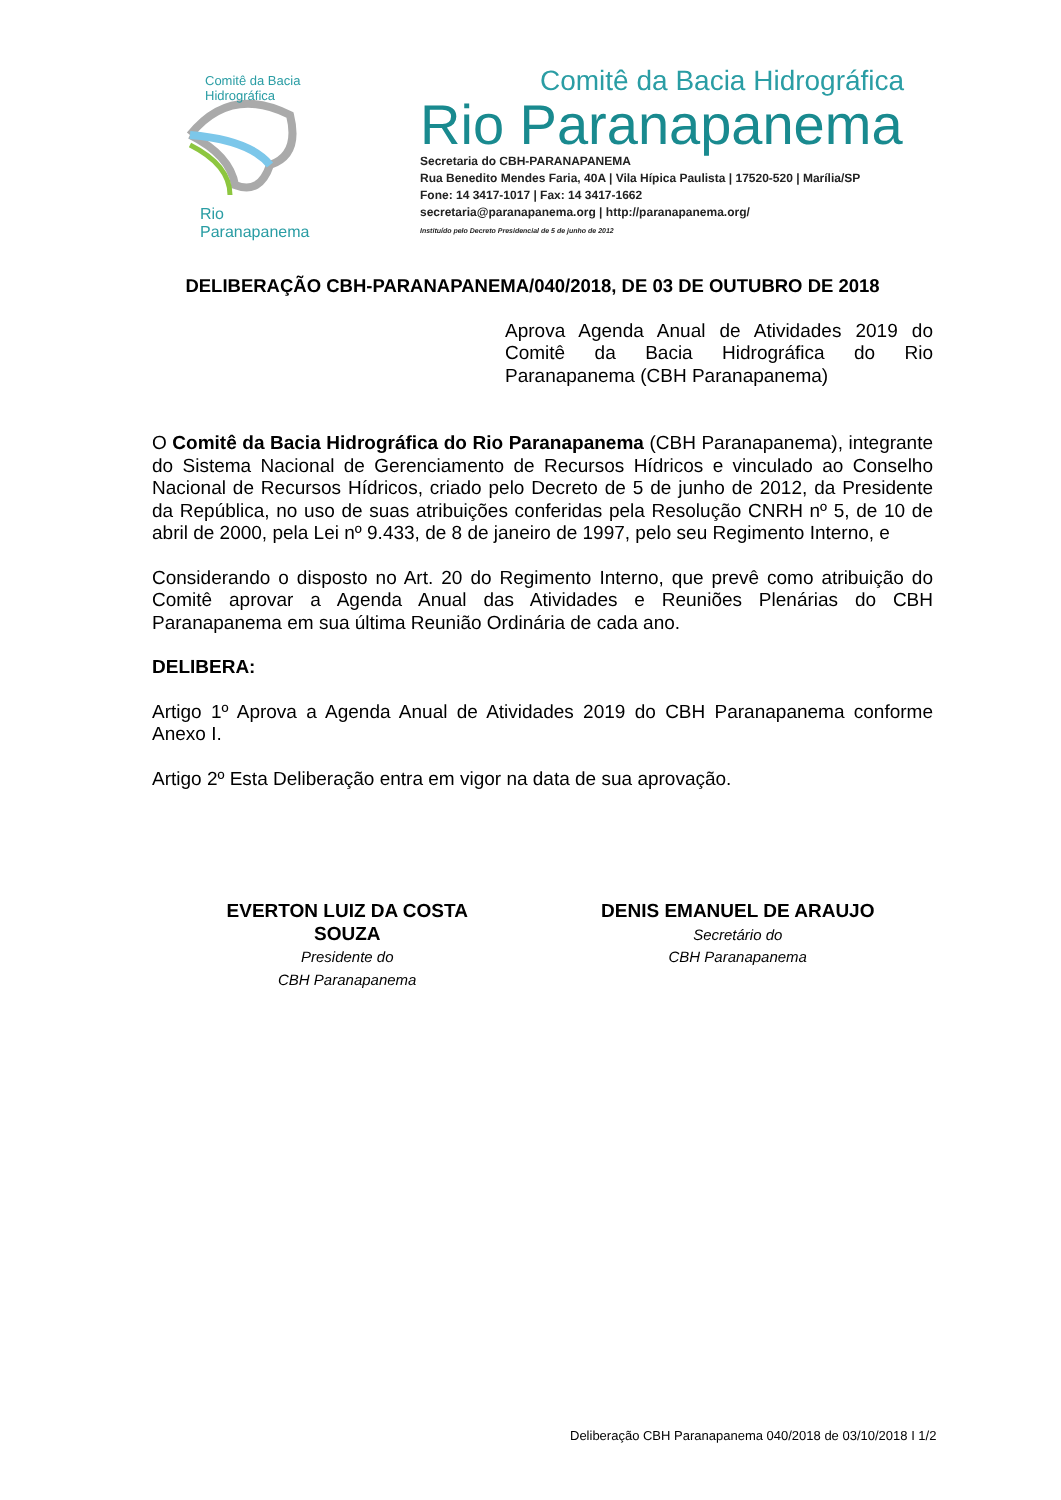Comitê da Bacia Hidrográfica
Rio Paranapanema
Comitê da Bacia Hidrográfica
Rio Paranapanema
Secretaria do CBH-PARANAPANEMA
Rua Benedito Mendes Faria, 40A | Vila Hípica Paulista | 17520-520 | Marília/SP
Fone: 14 3417-1017 | Fax: 14 3417-1662
secretaria@paranapanema.org | http://paranapanema.org/
Instituído pelo Decreto Presidencial de 5 de junho de 2012
DELIBERAÇÃO CBH-PARANAPANEMA/040/2018, DE 03 DE OUTUBRO DE 2018
Aprova Agenda Anual de Atividades 2019 do Comitê da Bacia Hidrográfica do Rio Paranapanema (CBH Paranapanema)
O Comitê da Bacia Hidrográfica do Rio Paranapanema (CBH Paranapanema), integrante do Sistema Nacional de Gerenciamento de Recursos Hídricos e vinculado ao Conselho Nacional de Recursos Hídricos, criado pelo Decreto de 5 de junho de 2012, da Presidente da República, no uso de suas atribuições conferidas pela Resolução CNRH nº 5, de 10 de abril de 2000, pela Lei nº 9.433, de 8 de janeiro de 1997, pelo seu Regimento Interno, e
Considerando o disposto no Art. 20 do Regimento Interno, que prevê como atribuição do Comitê aprovar a Agenda Anual das Atividades e Reuniões Plenárias do CBH Paranapanema em sua última Reunião Ordinária de cada ano.
DELIBERA:
Artigo 1º Aprova a Agenda Anual de Atividades 2019 do CBH Paranapanema conforme Anexo I.
Artigo 2º Esta Deliberação entra em vigor na data de sua aprovação.
EVERTON LUIZ DA COSTA
SOUZA
Presidente do
CBH Paranapanema
DENIS EMANUEL DE ARAUJO
Secretário do
CBH Paranapanema
Deliberação CBH Paranapanema 040/2018 de 03/10/2018 I 1/2